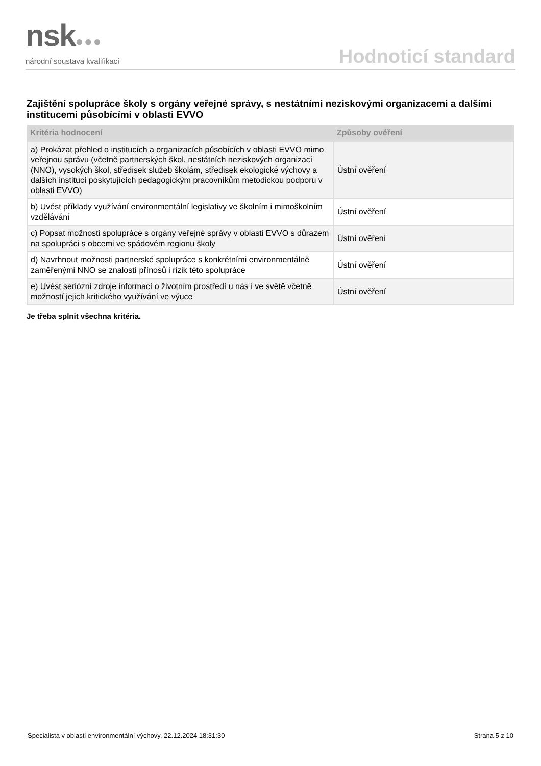nsk●●●
národní soustava kvalifikací
Hodnoticí standard
Zajištění spolupráce školy s orgány veřejné správy, s nestátními neziskovými organizacemi a dalšími institucemi působícími v oblasti EVVO
| Kritéria hodnocení | Způsoby ověření |
| --- | --- |
| a) Prokázat přehled o institucích a organizacích působících v oblasti EVVO mimo veřejnou správu (včetně partnerských škol, nestátních neziskových organizací (NNO), vysokých škol, středisek služeb školám, středisek ekologické výchovy a dalších institucí poskytujících pedagogickým pracovníkům metodickou podporu v oblasti EVVO) | Ústní ověření |
| b) Uvést příklady využívání environmentální legislativy ve školním i mimoškolním vzdělávání | Ústní ověření |
| c) Popsat možnosti spolupráce s orgány veřejné správy v oblasti EVVO s důrazem na spolupráci s obcemi ve spádovém regionu školy | Ústní ověření |
| d) Navrhnout možnosti partnerské spolupráce s konkrétními environmentálně zaměřenými NNO se znalostí přínosů i rizik této spolupráce | Ústní ověření |
| e) Uvést seriózní zdroje informací o životním prostředí u nás i ve světě včetně možností jejich kritického využívání ve výuce | Ústní ověření |
Je třeba splnit všechna kritéria.
Specialista v oblasti environmentální výchovy, 22.12.2024 18:31:30 Strana 5 z 10